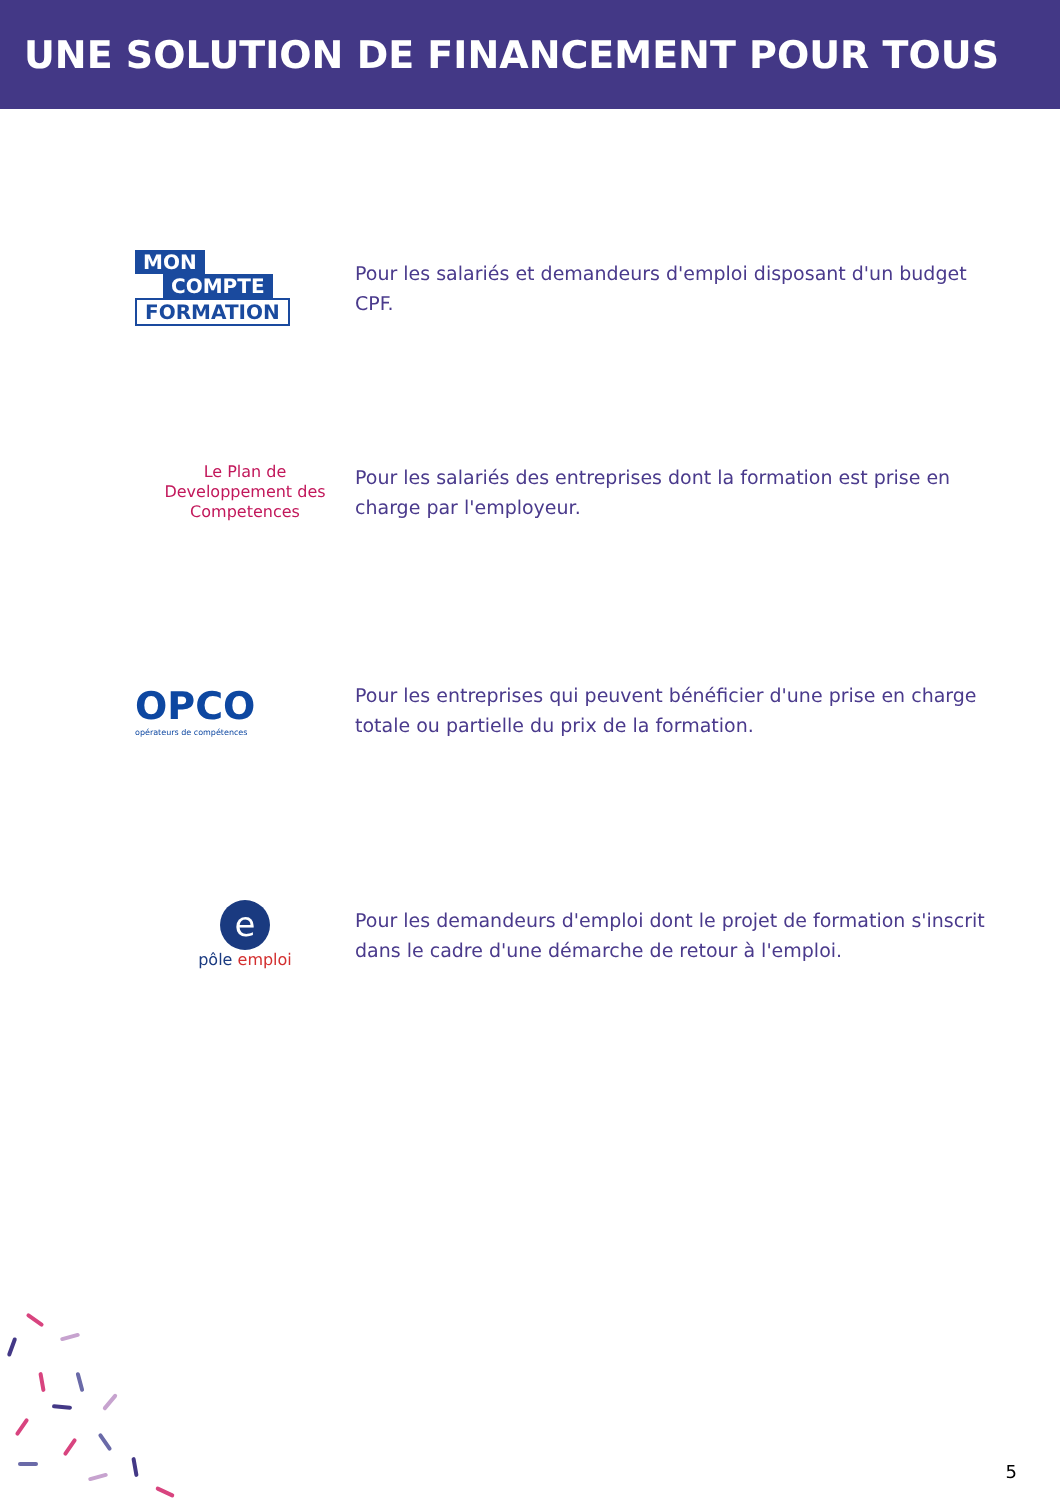UNE SOLUTION DE FINANCEMENT POUR TOUS
MON
COMPTE
FORMATION
Pour les salariés et demandeurs d'emploi disposant d'un budget CPF.
Le Plan de
Developpement des
Competences
Pour les salariés des entreprises dont la formation est prise en charge par l'employeur.
OPCO
opérateurs de compétences
Pour les entreprises qui peuvent bénéficier d'une prise en charge totale ou partielle du prix de la formation.
e
pôle emploi
Pour les demandeurs d'emploi dont le projet de formation s'inscrit dans le cadre d'une démarche de retour à l'emploi.
5